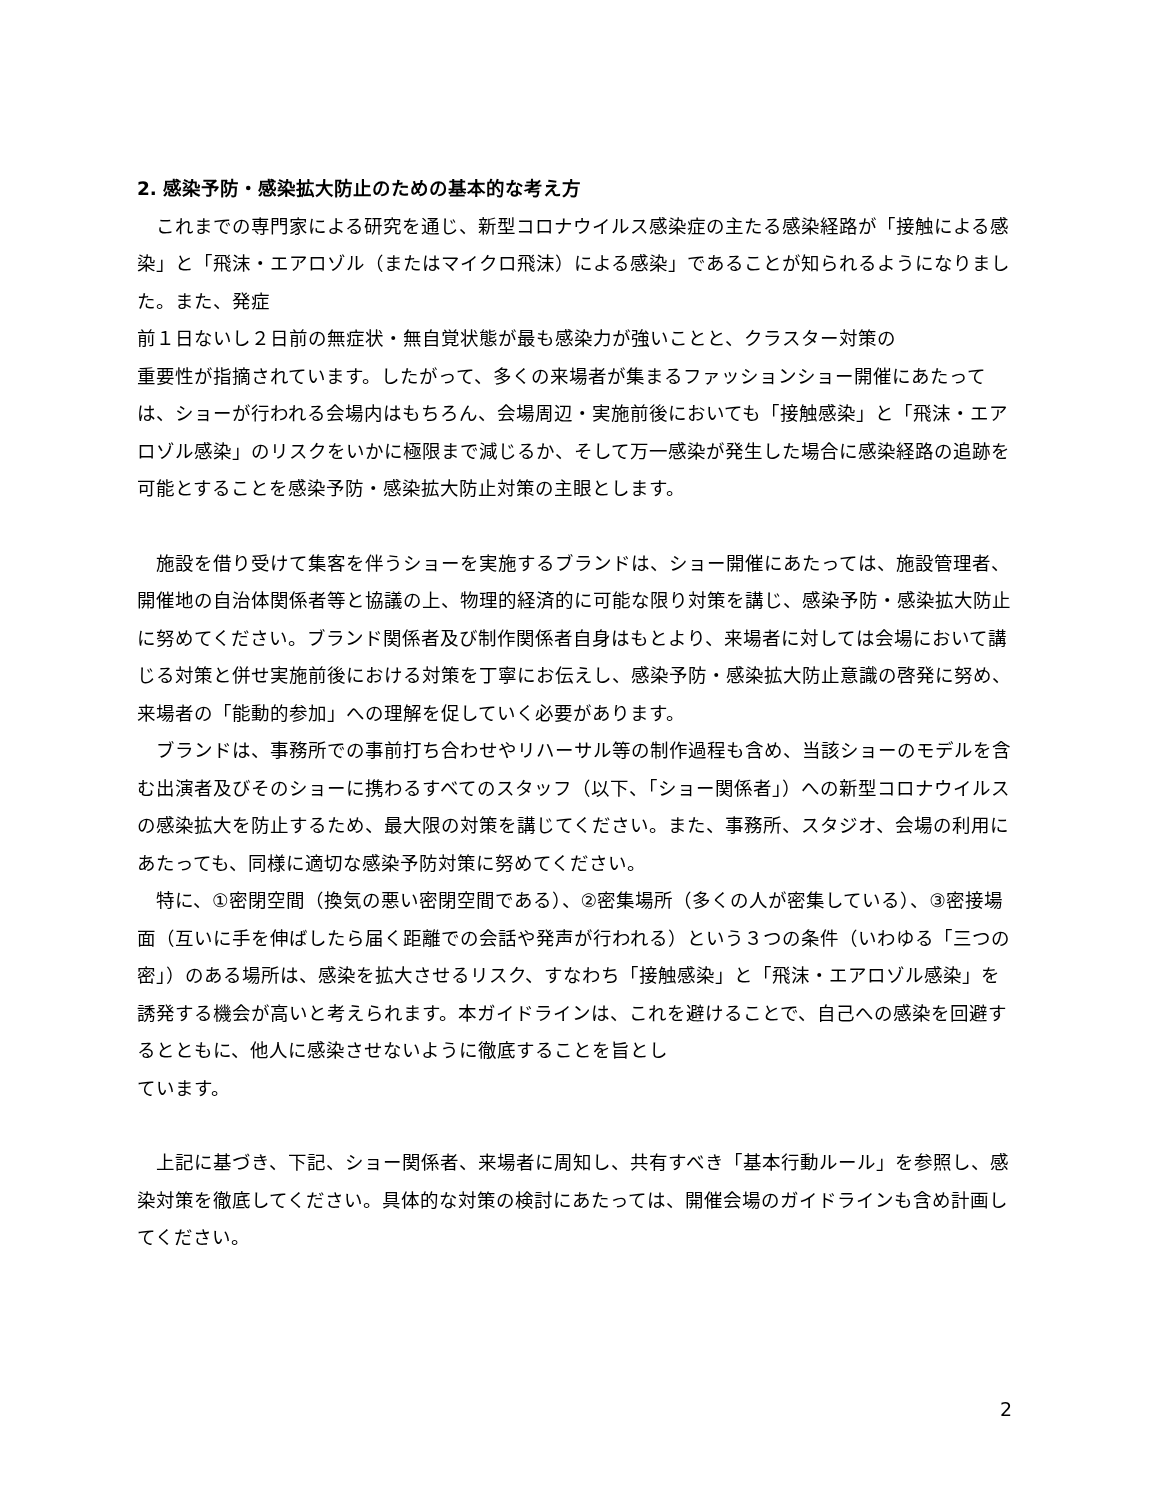2. 感染予防・感染拡大防止のための基本的な考え方
　これまでの専門家による研究を通じ、新型コロナウイルス感染症の主たる感染経路が「接触による感染」と「飛沫・エアロゾル（またはマイクロ飛沫）による感染」であることが知られるようになりました。また、発症
前１日ないし２日前の無症状・無自覚状態が最も感染力が強いことと、クラスター対策の
重要性が指摘されています。したがって、多くの来場者が集まるファッションショー開催にあたっては、ショーが行われる会場内はもちろん、会場周辺・実施前後においても「接触感染」と「飛沫・エアロゾル感染」のリスクをいかに極限まで減じるか、そして万一感染が発生した場合に感染経路の追跡を可能とすることを感染予防・感染拡大防止対策の主眼とします。
　施設を借り受けて集客を伴うショーを実施するブランドは、ショー開催にあたっては、施設管理者、開催地の自治体関係者等と協議の上、物理的経済的に可能な限り対策を講じ、感染予防・感染拡大防止に努めてください。ブランド関係者及び制作関係者自身はもとより、来場者に対しては会場において講じる対策と併せ実施前後における対策を丁寧にお伝えし、感染予防・感染拡大防止意識の啓発に努め、来場者の「能動的参加」への理解を促していく必要があります。
　ブランドは、事務所での事前打ち合わせやリハーサル等の制作過程も含め、当該ショーのモデルを含む出演者及びそのショーに携わるすべてのスタッフ（以下、「ショー関係者」）への新型コロナウイルスの感染拡大を防止するため、最大限の対策を講じてください。また、事務所、スタジオ、会場の利用にあたっても、同様に適切な感染予防対策に努めてください。
　特に、①密閉空間（換気の悪い密閉空間である）、②密集場所（多くの人が密集している）、③密接場面（互いに手を伸ばしたら届く距離での会話や発声が行われる）という３つの条件（いわゆる「三つの密」）のある場所は、感染を拡大させるリスク、すなわち「接触感染」と「飛沫・エアロゾル感染」を誘発する機会が高いと考えられます。本ガイドラインは、これを避けることで、自己への感染を回避するとともに、他人に感染させないように徹底することを旨とし
ています。
　上記に基づき、下記、ショー関係者、来場者に周知し、共有すべき「基本行動ルール」を参照し、感染対策を徹底してください。具体的な対策の検討にあたっては、開催会場のガイドラインも含め計画してください。
2